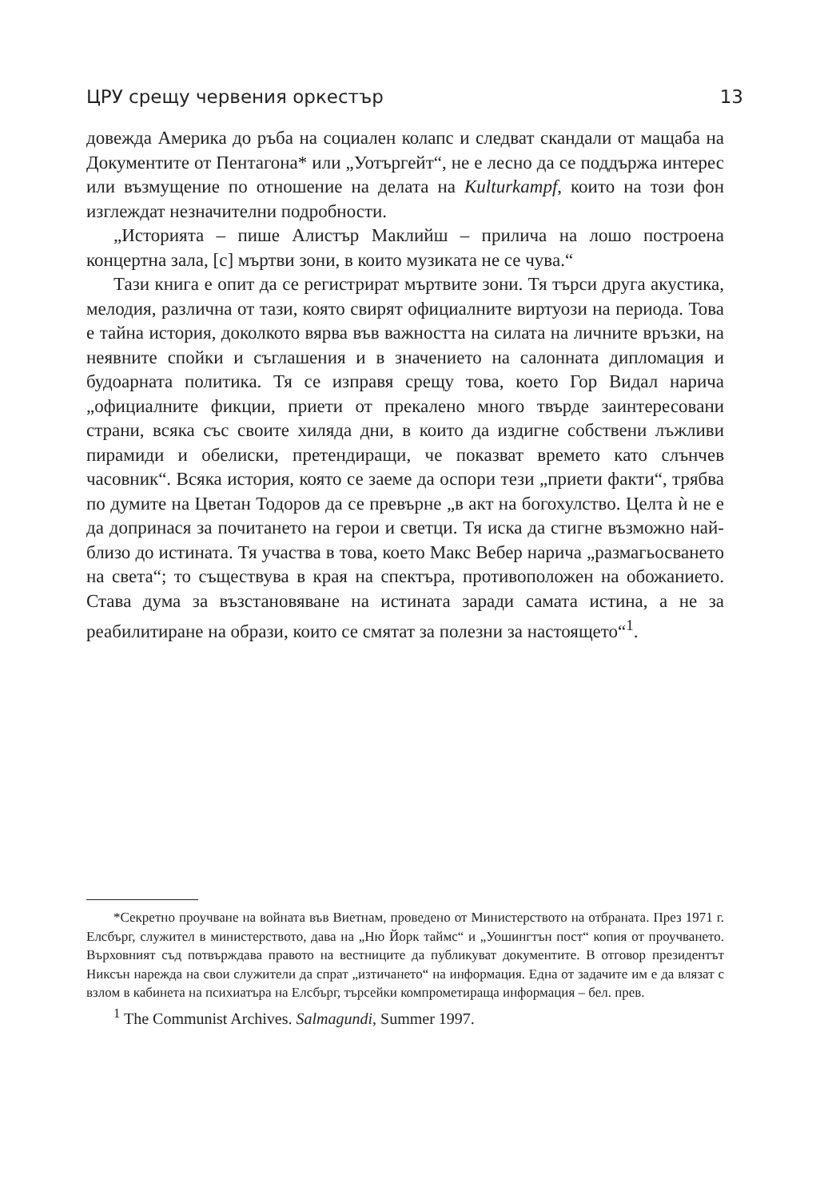ЦРУ срещу червения оркестър 13
довежда Америка до ръба на социален колапс и следват скандали от мащаба на Документите от Пентагона* или „Уотъргейт“, не е лесно да се поддържа интерес или възмущение по отношение на делата на Kulturkampf, които на този фон изглеждат незначителни подробности.
„Историята – пише Алистър Маклийш – прилича на лошо построена концертна зала, [с] мъртви зони, в които музиката не се чува.“
Тази книга е опит да се регистрират мъртвите зони. Тя търси друга акустика, мелодия, различна от тази, която свирят официалните виртуози на периода. Това е тайна история, доколкото вярва във важността на силата на личните връзки, на неявните спойки и съглашения и в значението на салонната дипломация и будоарната политика. Тя се изправя срещу това, което Гор Видал нарича „официалните фикции, приети от прекалено много твърде заинтересовани страни, всяка със своите хиляда дни, в които да издигне собствени лъжливи пирамиди и обелиски, претендиращи, че показват времето като слънчев часовник“. Всяка история, която се заеме да оспори тези „приети факти“, трябва по думите на Цветан Тодоров да се превърне „в акт на богохулство. Целта ѝ не е да допринася за почитането на герои и светци. Тя иска да стигне възможно най-близо до истината. Тя участва в това, което Макс Вебер нарича „размагьосването на света“; то съществува в края на спектъра, противоположен на обожанието. Става дума за възстановяване на истината заради самата истина, а не за реабилитиране на образи, които се смятат за полезни за настоящето“<sup>1</sup>.
*Секретно проучване на войната във Виетнам, проведено от Министерството на отбраната. През 1971 г. Елсбърг, служител в министерството, дава на „Ню Йорк таймс“ и „Уошингтън пост“ копия от проучването. Върховният съд потвърждава правото на вестниците да публикуват документите. В отговор президентът Никсън нарежда на свои служители да спрат „изтичането“ на информация. Една от задачите им е да влязат с взлом в кабинета на психиатъра на Елсбърг, търсейки компрометираща информация – бел. прев.
<sup>1</sup> The Communist Archives. Salmagundi, Summer 1997.